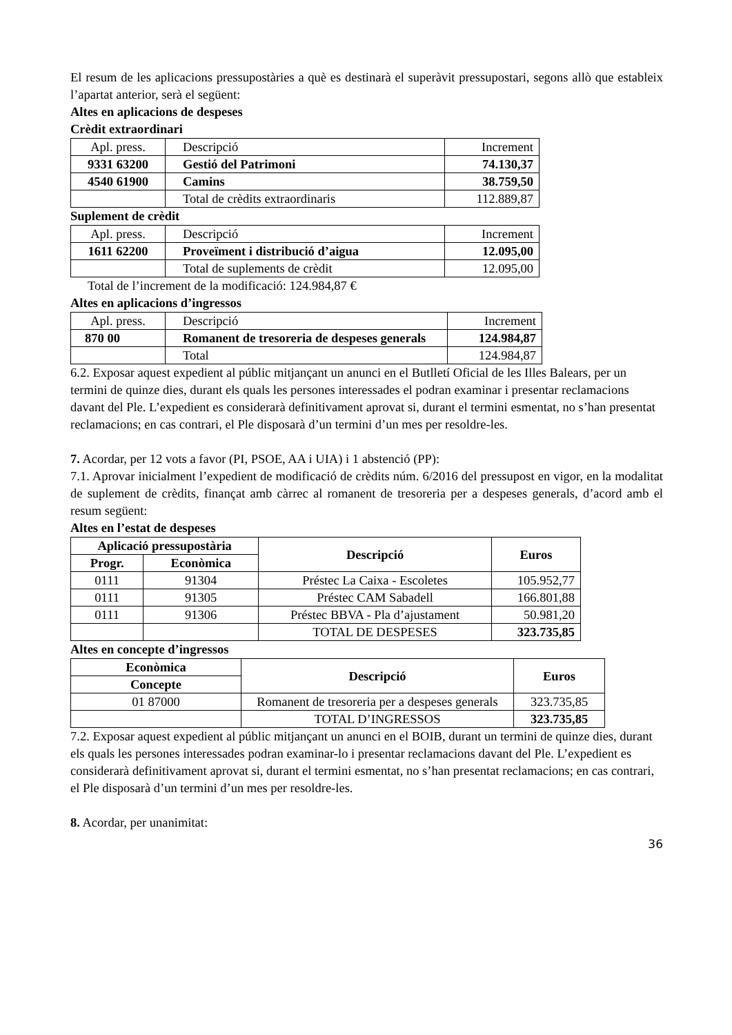El resum de les aplicacions pressupostàries a què es destinarà el superàvit pressupostari, segons allò que estableix l’apartat anterior, serà el següent:
Altes en aplicacions de despeses
Crèdit extraordinari
| Apl. press. | Descripció | Increment |
| 9331 63200 | Gestió del Patrimoni | 74.130,37 |
| 4540 61900 | Camins | 38.759,50 |
| | Total de crèdits extraordinaris | 112.889,87 |
Suplement de crèdit
| Apl. press. | Descripció | Increment |
| 1611 62200 | Proveïment i distribució d’aigua | 12.095,00 |
| | Total de suplements de crèdit | 12.095,00 |
Total de l’increment de la modificació: 124.984,87 €
Altes en aplicacions d’ingressos
| Apl. press. | Descripció | Increment |
| 870 00 | Romanent de tresoreria de despeses generals | 124.984,87 |
| | Total | 124.984,87 |
6.2. Exposar aquest expedient al públic mitjançant un anunci en el Butlletí Oficial de les Illes Balears, per un termini de quinze dies, durant els quals les persones interessades el podran examinar i presentar reclamacions davant del Ple. L’expedient es considerarà definitivament aprovat si, durant el termini esmentat, no s’han presentat reclamacions; en cas contrari, el Ple disposarà d’un termini d’un mes per resoldre-les.
7. Acordar, per 12 vots a favor (PI, PSOE, AA i UIA) i 1 abstenció (PP):
7.1. Aprovar inicialment l’expedient de modificació de crèdits núm. 6/2016 del pressupost en vigor, en la modalitat de suplement de crèdits, finançat amb càrrec al romanent de tresoreria per a despeses generals, d’acord amb el resum següent:
Altes en l’estat de despeses
| Aplicació pressupostària | | Descripció | Euros |
| Progr. | Econòmica | | |
| 0111 | 91304 | Préstec La Caixa - Escoletes | 105.952,77 |
| 0111 | 91305 | Préstec CAM Sabadell | 166.801,88 |
| 0111 | 91306 | Préstec BBVA - Pla d’ajustament | 50.981,20 |
| | | TOTAL DE DESPESES | 323.735,85 |
Altes en concepte d’ingressos
| Econòmica | Descripció | Euros |
| Concepte | | |
| 01 87000 | Romanent de tresoreria per a despeses generals | 323.735,85 |
| | TOTAL D’INGRESSOS | 323.735,85 |
7.2. Exposar aquest expedient al públic mitjançant un anunci en el BOIB, durant un termini de quinze dies, durant els quals les persones interessades podran examinar-lo i presentar reclamacions davant del Ple. L’expedient es considerarà definitivament aprovat si, durant el termini esmentat, no s’han presentat reclamacions; en cas contrari, el Ple disposarà d’un termini d’un mes per resoldre-les.
8. Acordar, per unanimitat:
36